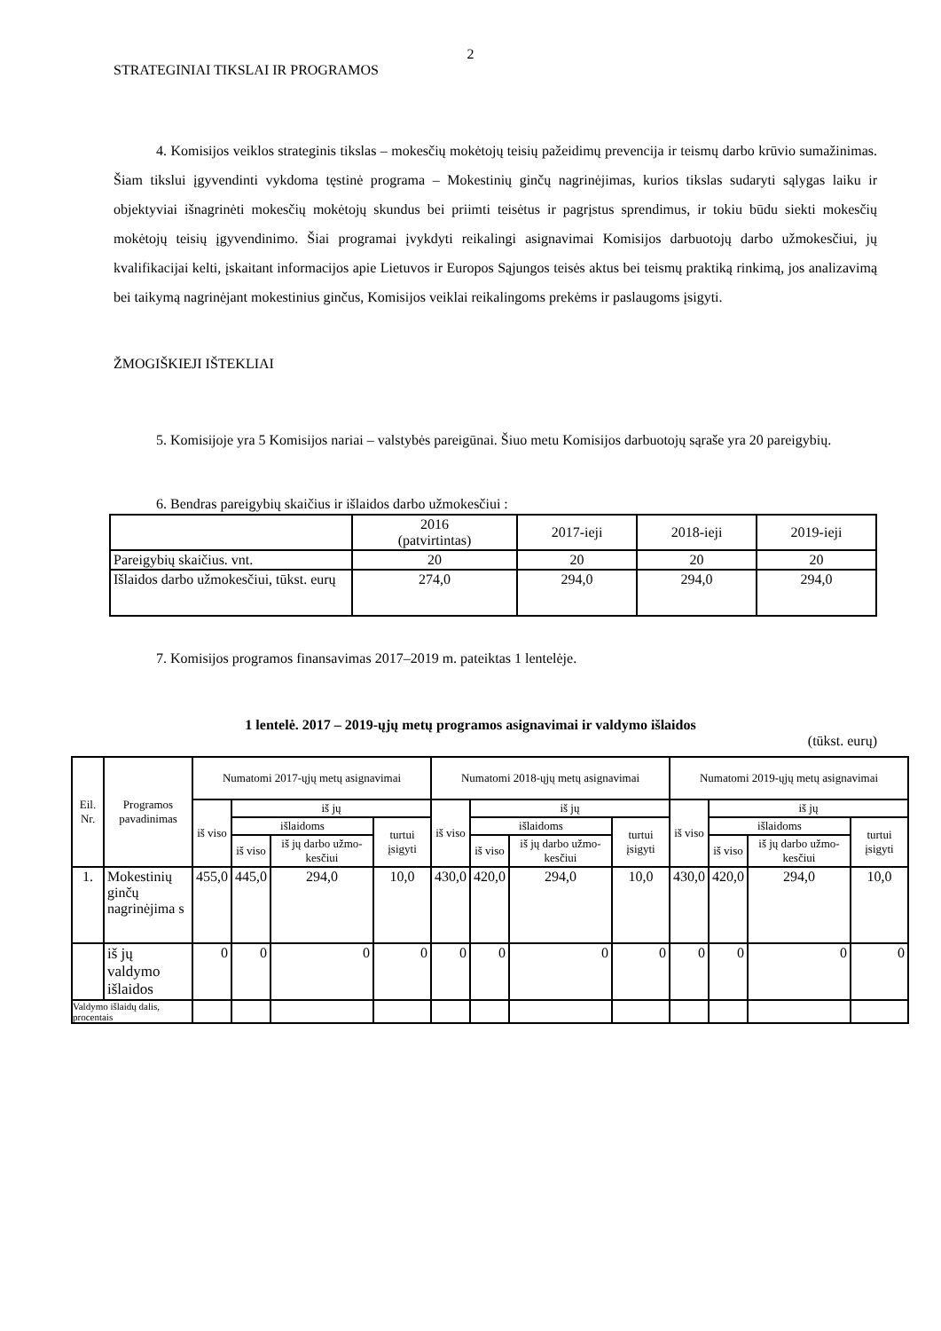2
STRATEGINIAI TIKSLAI IR PROGRAMOS
4. Komisijos veiklos strateginis tikslas – mokesčių mokėtojų teisių pažeidimų prevencija ir teismų darbo krūvio sumažinimas. Šiam tikslui įgyvendinti vykdoma tęstinė programa – Mokestinių ginčų nagrinėjimas, kurios tikslas sudaryti sąlygas laiku ir objektyviai išnagrinėti mokesčių mokėtojų skundus bei priimti teisėtus ir pagrįstus sprendimus, ir tokiu būdu siekti mokesčių mokėtojų teisių įgyvendinimo. Šiai programai įvykdyti reikalingi asignavimai Komisijos darbuotojų darbo užmokesčiui, jų kvalifikacijai kelti, įskaitant informacijos apie Lietuvos ir Europos Sąjungos teisės aktus bei teismų praktiką rinkimą, jos analizavimą bei taikymą nagrinėjant mokestinius ginčus, Komisijos veiklai reikalingoms prekėms ir paslaugoms įsigyti.
ŽMOGIŠKIEJI IŠTEKLIAI
5. Komisijoje yra 5 Komisijos nariai – valstybės pareigūnai. Šiuo metu Komisijos darbuotojų sąraše yra 20 pareigybių.
6. Bendras pareigybių skaičius ir išlaidos darbo užmokesčiui :
| | 2016 (patvirtintas) | 2017-ieji | 2018-ieji | 2019-ieji |
| Pareigybių skaičius. vnt. | 20 | 20 | 20 | 20 |
| Išlaidos darbo užmokesčiui, tūkst. eurų | 274,0 | 294,0 | 294,0 | 294,0 |
7. Komisijos programos finansavimas 2017–2019 m. pateiktas 1 lentelėje.
1 lentelė. 2017 – 2019-ųjų metų programos asignavimai ir valdymo išlaidos
(tūkst. eurų)
| Eil. Nr. | Programos pavadinimas | Numatomi 2017-ųjų metų asignavimai | | | | Numatomi 2018-ųjų metų asignavimai | | | | Numatomi 2019-ųjų metų asignavimai | | | |
| | | iš viso | iš jų | | | iš viso | iš jų | | | iš viso | iš jų | | |
| | | | išlaidoms | | turtui įsigyti | | išlaidoms | | turtui įsigyti | | išlaidoms | | turtui įsigyti |
| | | | iš viso | iš jų darbo užmo-kesčiui | | | iš viso | iš jų darbo užmo-kesčiui | | | iš viso | iš jų darbo užmo-kesčiui | |
| 1. | Mokestinių ginčų nagrinėjima s | 455,0 | 445,0 | 294,0 | 10,0 | 430,0 | 420,0 | 294,0 | 10,0 | 430,0 | 420,0 | 294,0 | 10,0 |
| | iš jų valdymo išlaidos | 0 | 0 | 0 | 0 | 0 | 0 | 0 | 0 | 0 | 0 | 0 | 0 |
| Valdymo išlaidų dalis, procentais | | | | | | | | | | | | | |